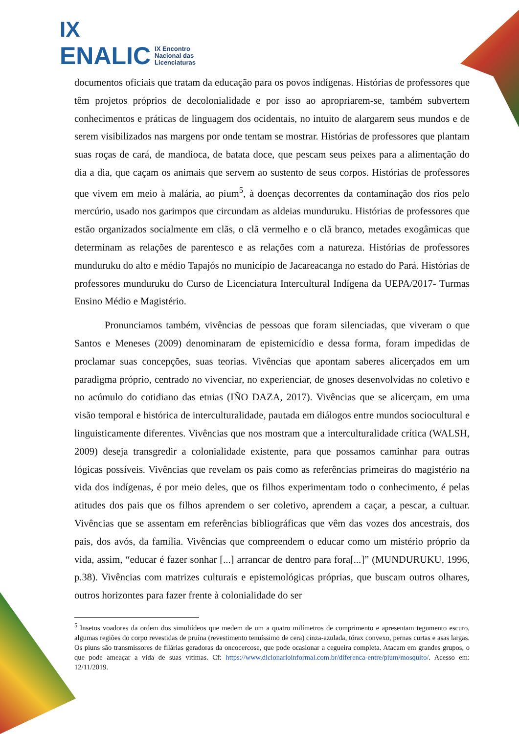IX
ENALIC IX Encontro
Nacional das
Licenciaturas
documentos oficiais que tratam da educação para os povos indígenas. Histórias de professores que têm projetos próprios de decolonialidade e por isso ao apropriarem-se, também subvertem conhecimentos e práticas de linguagem dos ocidentais, no intuito de alargarem seus mundos e de serem visibilizados nas margens por onde tentam se mostrar. Histórias de professores que plantam suas roças de cará, de mandioca, de batata doce, que pescam seus peixes para a alimentação do dia a dia, que caçam os animais que servem ao sustento de seus corpos. Histórias de professores que vivem em meio à malária, ao pium<sup>5</sup>, à doenças decorrentes da contaminação dos rios pelo mercúrio, usado nos garimpos que circundam as aldeias munduruku. Histórias de professores que estão organizados socialmente em clãs, o clã vermelho e o clã branco, metades exogâmicas que determinam as relações de parentesco e as relações com a natureza. Histórias de professores munduruku do alto e médio Tapajós no município de Jacareacanga no estado do Pará. Histórias de professores munduruku do Curso de Licenciatura Intercultural Indígena da UEPA/2017- Turmas Ensino Médio e Magistério.
Pronunciamos também, vivências de pessoas que foram silenciadas, que viveram o que Santos e Meneses (2009) denominaram de epistemicídio e dessa forma, foram impedidas de proclamar suas concepções, suas teorias. Vivências que apontam saberes alicerçados em um paradigma próprio, centrado no vivenciar, no experienciar, de gnoses desenvolvidas no coletivo e no acúmulo do cotidiano das etnias (IÑO DAZA, 2017). Vivências que se alicerçam, em uma visão temporal e histórica de interculturalidade, pautada em diálogos entre mundos sociocultural e linguisticamente diferentes. Vivências que nos mostram que a interculturalidade crítica (WALSH, 2009) deseja transgredir a colonialidade existente, para que possamos caminhar para outras lógicas possíveis. Vivências que revelam os pais como as referências primeiras do magistério na vida dos indígenas, é por meio deles, que os filhos experimentam todo o conhecimento, é pelas atitudes dos pais que os filhos aprendem o ser coletivo, aprendem a caçar, a pescar, a cultuar. Vivências que se assentam em referências bibliográficas que vêm das vozes dos ancestrais, dos pais, dos avós, da família. Vivências que compreendem o educar como um mistério próprio da vida, assim, “educar é fazer sonhar [...] arrancar de dentro para fora[...]” (MUNDURUKU, 1996, p.38). Vivências com matrizes culturais e epistemológicas próprias, que buscam outros olhares, outros horizontes para fazer frente à colonialidade do ser
<sup>5</sup> Insetos voadores da ordem dos simuliídeos que medem de um a quatro milímetros de comprimento e apresentam tegumento escuro, algumas regiões do corpo revestidas de pruína (revestimento tenuíssimo de cera) cinza-azulada, tórax convexo, pernas curtas e asas largas. Os piuns são transmissores de filárias geradoras da oncocercose, que pode ocasionar a cegueira completa. Atacam em grandes grupos, o que pode ameaçar a vida de suas vítimas. Cf: https://www.dicionarioinformal.com.br/diferenca-entre/pium/mosquito/. Acesso em: 12/11/2019.